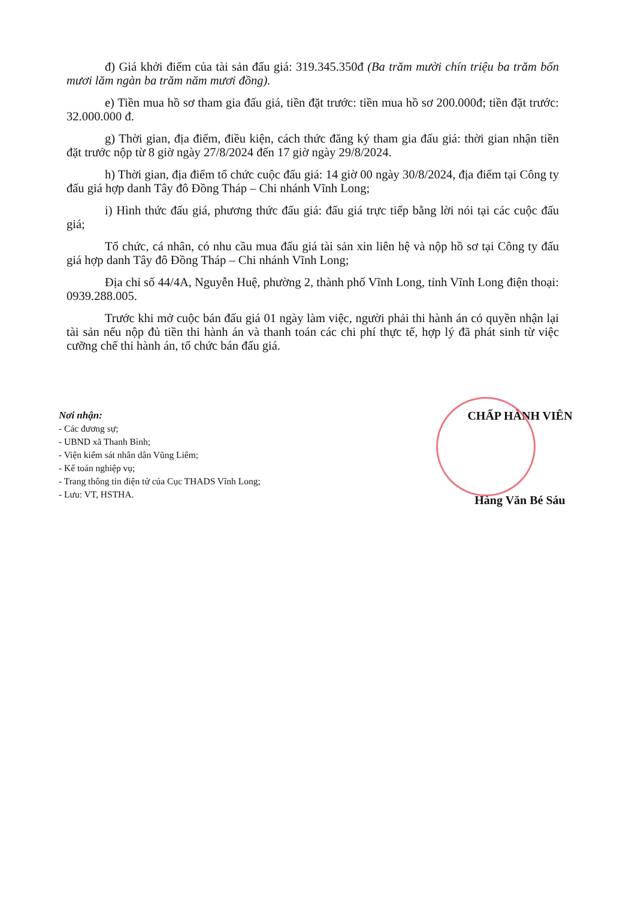đ) Giá khởi điểm của tài sản đấu giá: 319.345.350đ (Ba trăm mười chín triệu ba trăm bốn mươi lăm ngàn ba trăm năm mươi đồng).
e) Tiền mua hồ sơ tham gia đấu giá, tiền đặt trước: tiền mua hồ sơ 200.000đ; tiền đặt trước: 32.000.000 đ.
g) Thời gian, địa điểm, điều kiện, cách thức đăng ký tham gia đấu giá: thời gian nhận tiền đặt trước nộp từ 8 giờ ngày 27/8/2024 đến 17 giờ ngày 29/8/2024.
h) Thời gian, địa điểm tổ chức cuộc đấu giá: 14 giờ 00 ngày 30/8/2024, địa điểm tại Công ty đấu giá hợp danh Tây đô Đồng Tháp – Chi nhánh Vĩnh Long;
i) Hình thức đấu giá, phương thức đấu giá: đấu giá trực tiếp bằng lời nói tại các cuộc đấu giá;
Tổ chức, cá nhân, có nhu cầu mua đấu giá tài sản xin liên hệ và nộp hồ sơ tại Công ty đấu giá hợp danh Tây đô Đồng Tháp – Chi nhánh Vĩnh Long;
Địa chỉ số 44/4A, Nguyễn Huệ, phường 2, thành phố Vĩnh Long, tỉnh Vĩnh Long điện thoại: 0939.288.005.
Trước khi mở cuộc bán đấu giá 01 ngày làm việc, người phải thi hành án có quyền nhận lại tài sản nếu nộp đủ tiền thi hành án và thanh toán các chi phí thực tế, hợp lý đã phát sinh từ việc cưỡng chế thi hành án, tổ chức bán đấu giá.
Nơi nhận:
- Các đương sự;
- UBND xã Thanh Bình;
- Viện kiểm sát nhân dân Vũng Liêm;
- Kế toán nghiệp vụ;
- Trang thông tin điện tử của Cục THADS Vĩnh Long;
- Lưu: VT, HSTHA.
CHẤP HÀNH VIÊN
Hàng Văn Bé Sáu